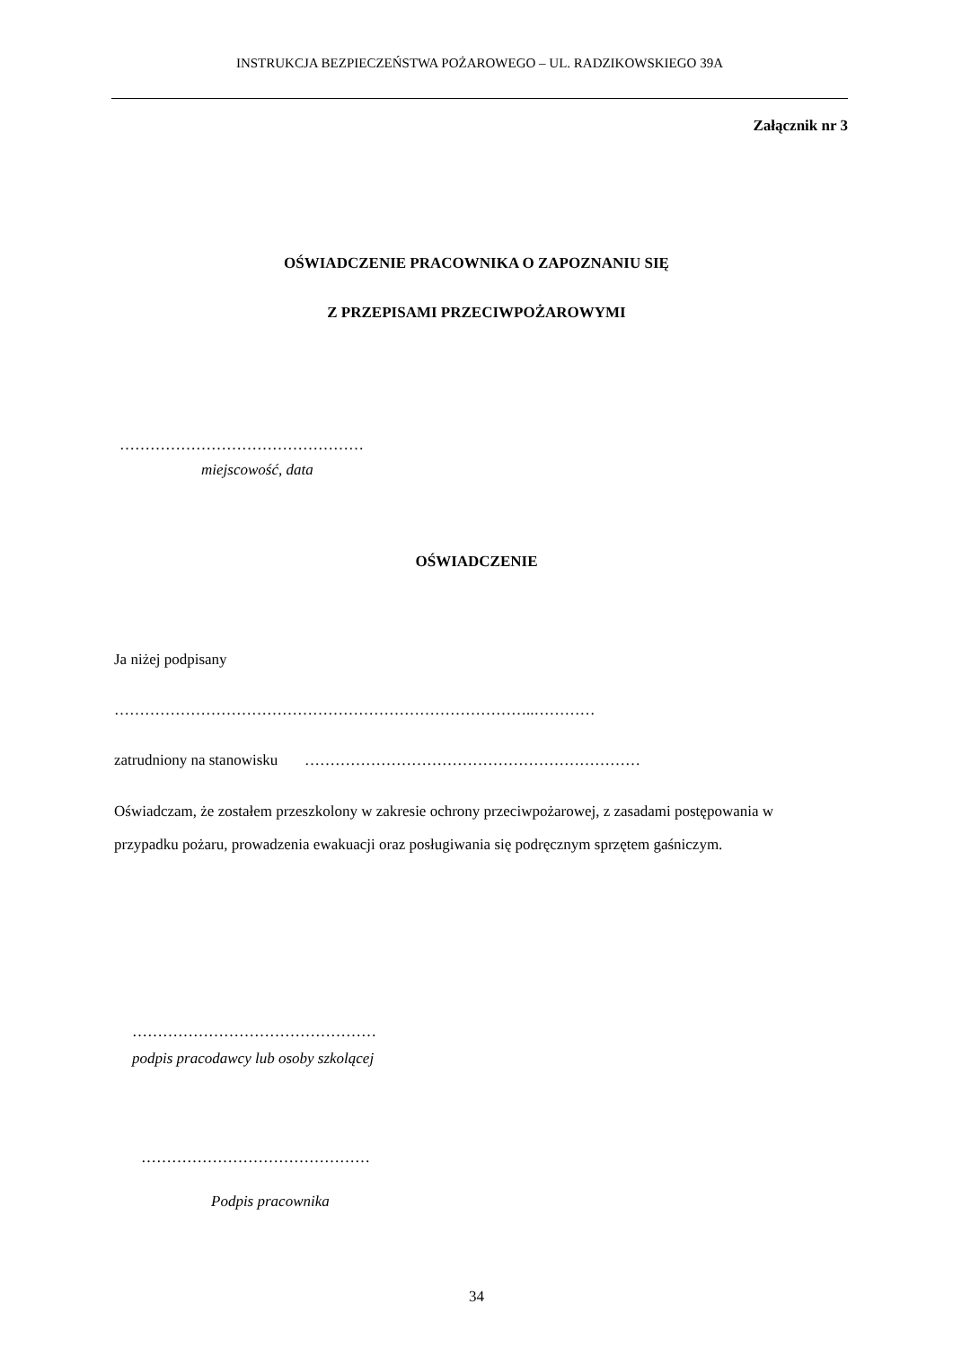INSTRUKCJA BEZPIECZEŃSTWA POŻAROWEGO – UL. RADZIKOWSKIEGO 39A
Załącznik nr 3
OŚWIADCZENIE PRACOWNIKA O ZAPOZNANIU SIĘ
Z PRZEPISAMI PRZECIWPOŻAROWYMI
…………………………………………
miejscowość, data
OŚWIADCZENIE
Ja niżej podpisany
………………………………………………………………………..…………
zatrudniony na stanowisku …………………………………………………………
Oświadczam, że zostałem przeszkolony w zakresie ochrony przeciwpożarowej, z zasadami postępowania w przypadku pożaru, prowadzenia ewakuacji oraz posługiwania się podręcznym sprzętem gaśniczym.
…………………………………………
podpis pracodawcy lub osoby szkolącej
………………………………………
Podpis pracownika
34